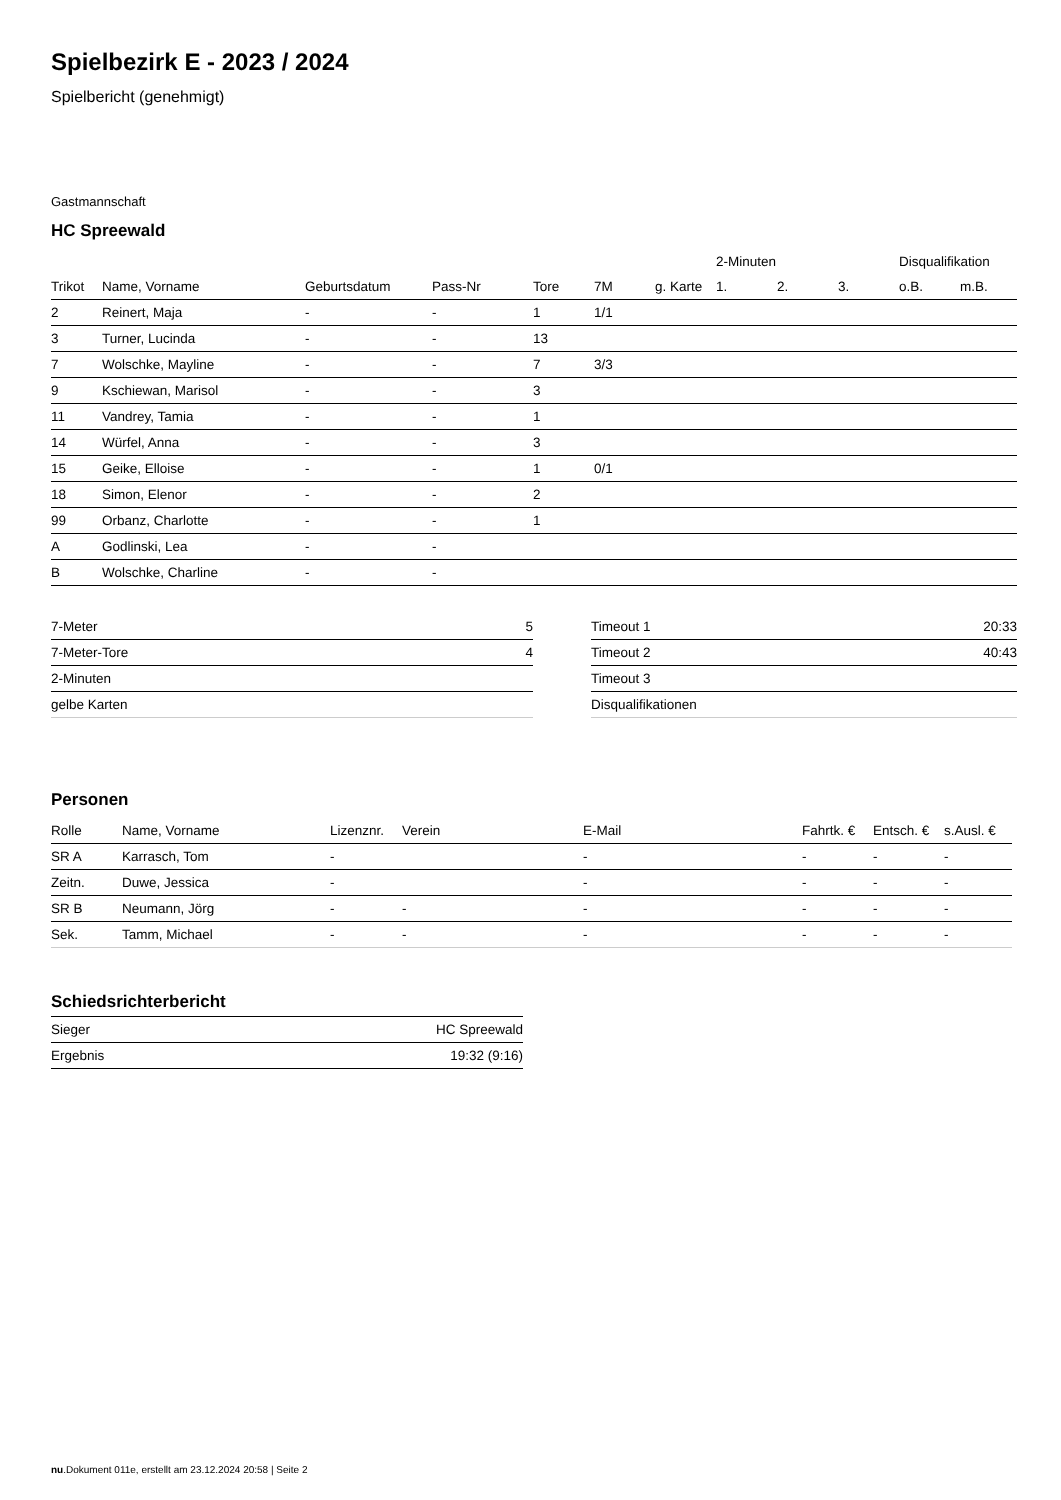Spielbezirk E - 2023 / 2024
Spielbericht (genehmigt)
Gastmannschaft
HC Spreewald
| | | | | | | | 2-Minuten | | | Disqualifikation | |
| --- | --- | --- | --- | --- | --- | --- | --- | --- | --- | --- | --- |
| Trikot | Name, Vorname | Geburtsdatum | Pass-Nr | Tore | 7M | g. Karte | 1. | 2. | 3. | o.B. | m.B. |
| 2 | Reinert, Maja | - | - | 1 | 1/1 | | | | | | |
| 3 | Turner, Lucinda | - | - | 13 | | | | | | | |
| 7 | Wolschke, Mayline | - | - | 7 | 3/3 | | | | | | |
| 9 | Kschiewan, Marisol | - | - | 3 | | | | | | | |
| 11 | Vandrey, Tamia | - | - | 1 | | | | | | | |
| 14 | Würfel, Anna | - | - | 3 | | | | | | | |
| 15 | Geike, Elloise | - | - | 1 | 0/1 | | | | | | |
| 18 | Simon, Elenor | - | - | 2 | | | | | | | |
| 99 | Orbanz, Charlotte | - | - | 1 | | | | | | | |
| A | Godlinski, Lea | - | - | | | | | | | | |
| B | Wolschke, Charline | - | - | | | | | | | | |
| 7-Meter | 5 |
| 7-Meter-Tore | 4 |
| 2-Minuten | |
| gelbe Karten | |
| Timeout 1 | 20:33 |
| Timeout 2 | 40:43 |
| Timeout 3 | |
| Disqualifikationen | |
Personen
| Rolle | Name, Vorname | Lizenznr. | Verein | E-Mail | Fahrtk. € | Entsch. € | s.Ausl. € |
| --- | --- | --- | --- | --- | --- | --- | --- |
| SR A | Karrasch, Tom | - | | - | - | - | - |
| Zeitn. | Duwe, Jessica | - | | - | - | - | - |
| SR B | Neumann, Jörg | - | - | - | - | - | - |
| Sek. | Tamm, Michael | - | - | - | - | - | - |
Schiedsrichterbericht
| Sieger | HC Spreewald |
| Ergebnis | 19:32 (9:16) |
nu.Dokument 011e, erstellt am 23.12.2024 20:58 | Seite 2